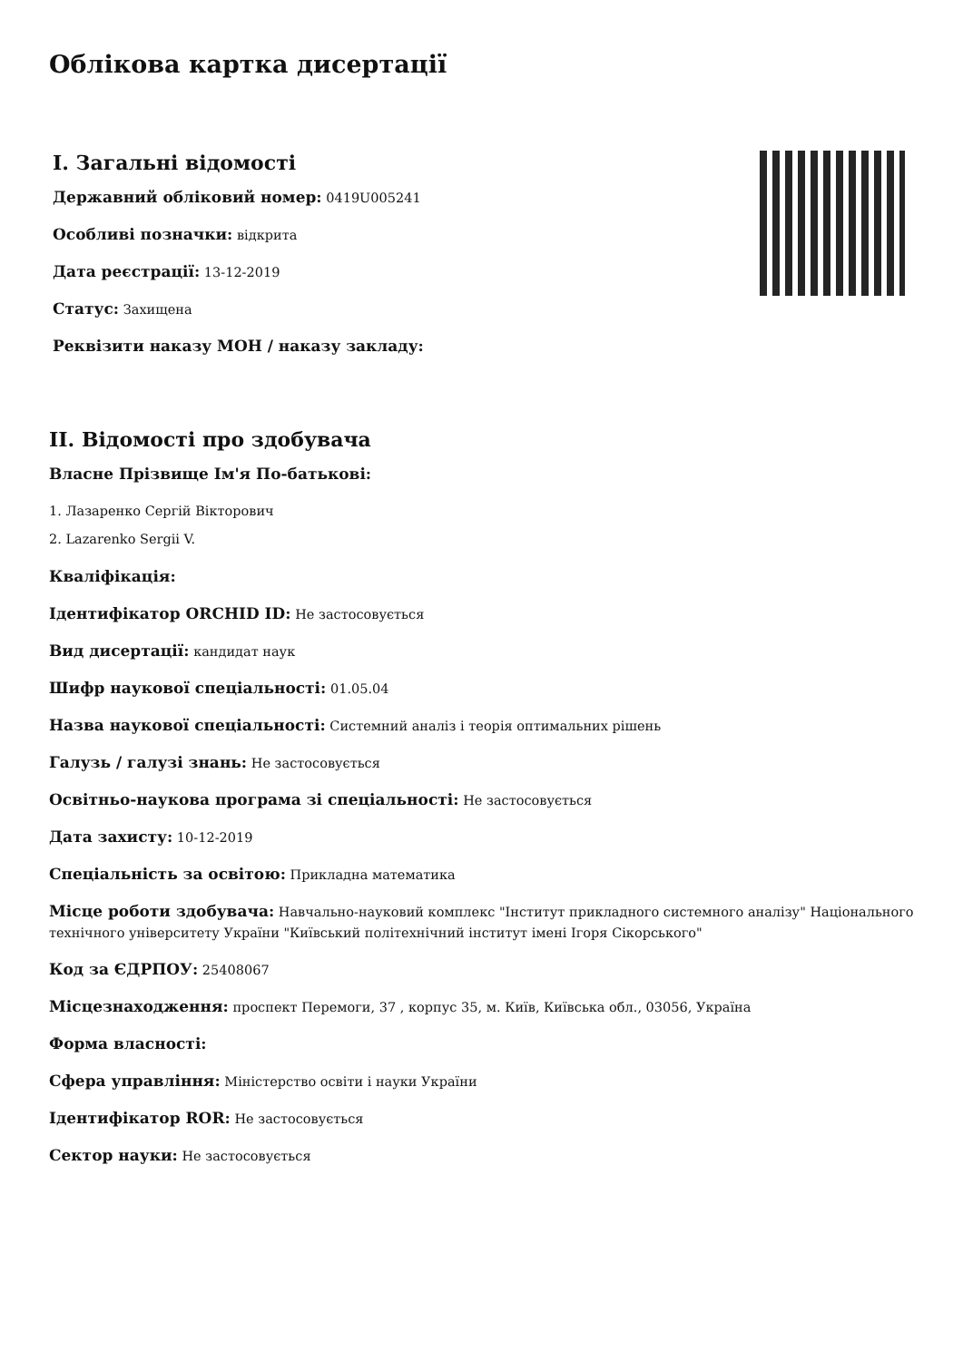Облікова картка дисертації
I. Загальні відомості
Державний обліковий номер: 0419U005241
Особливі позначки: відкрита
Дата реєстрації: 13-12-2019
Статус: Захищена
Реквізити наказу МОН / наказу закладу:
II. Відомості про здобувача
Власне Прізвище Ім'я По-батькові:
1. Лазаренко Сергій Вікторович
2. Lazarenko Sergii V.
Кваліфікація:
Ідентифікатор ORCHID ID: Не застосовується
Вид дисертації: кандидат наук
Шифр наукової спеціальності: 01.05.04
Назва наукової спеціальності: Системний аналіз і теорія оптимальних рішень
Галузь / галузі знань: Не застосовується
Освітньо-наукова програма зі спеціальності: Не застосовується
Дата захисту: 10-12-2019
Спеціальність за освітою: Прикладна математика
Місце роботи здобувача: Навчально-науковий комплекс "Інститут прикладного системного аналізу" Національного технічного університету України "Київський політехнічний інститут імені Ігоря Сікорського"
Код за ЄДРПОУ: 25408067
Місцезнаходження: проспект Перемоги, 37 , корпус 35, м. Київ, Київська обл., 03056, Україна
Форма власності:
Сфера управління: Міністерство освіти і науки України
Ідентифікатор ROR: Не застосовується
Сектор науки: Не застосовується